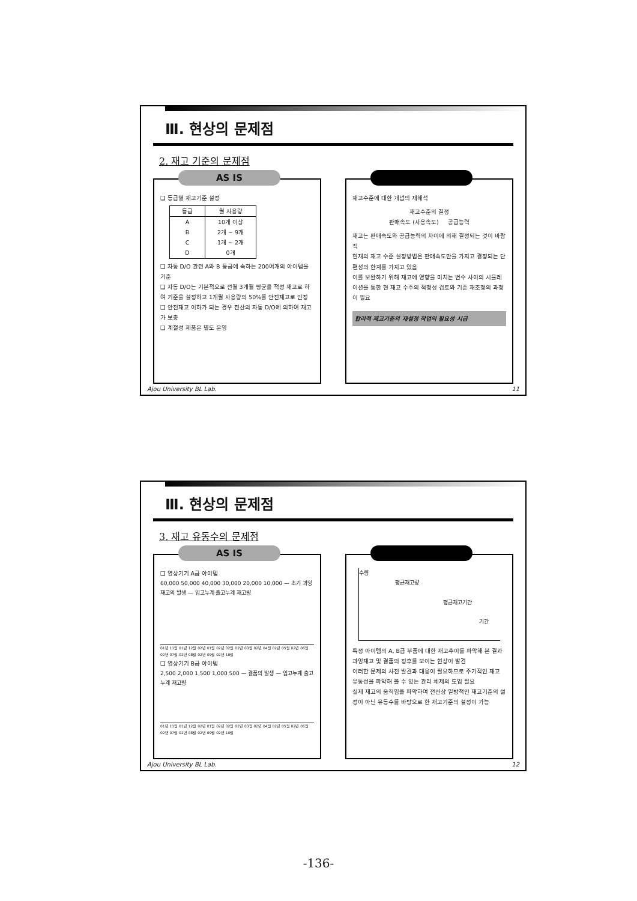Ⅲ. 현상의 문제점
2. 재고 기준의 문제점
AS IS
❑ 등급별 재고기준 설정
| 등급 | 월 사용량 |
| --- | --- |
| A B C D | 10개 이상 2개 ~ 9개 1개 ~ 2개 0개 |
❑ 자동 D/O 관련 A와 B 등급에 속하는 200여개의 아이템을 기준
❑ 자동 D/O는 기본적으로 전월 3개월 평균을 적정 재고로 하여 기준을 설정하고 1개월 사용량의 50%를 안전재고로 인정
❑ 안전재고 이하가 되는 경우 전산의 자동 D/O에 의하여 재고가 보충
❑ 계절성 제품은 별도 운영
재고수준에 대한 개념의 재해석
재고수준의 결정
판매속도 (사용속도) 공급능력
재고는 판매속도와 공급능력의 차이에 의해 결정되는 것이 바람직
현재의 재고 수준 설정방법은 판매속도만을 가지고 결정되는 단편성의 한계를 가지고 있음
이를 보완하기 위해 재고에 영향을 미치는 변수 사이의 시뮬레이션을 통한 현 재고 수주의 적정성 검토와 기준 재조정의 과정이 필요
합리적 재고기준의 재설정 작업의 필요성 시급
Ajou University BL Lab. 11
Ⅲ. 현상의 문제점
3. 재고 유동수의 문제점
AS IS
❑ 영상기기 A급 아이템
60,000 50,000 40,000 30,000 20,000 10,000 — 초기 과잉 재고의 발생 — 입고누계 출고누계 재고량
01년 11월 01년 12월 02년 01월 02년 02월 02년 03월 02년 04월 02년 05월 02년 06월 02년 07월 02년 08월 02년 09월 02년 10월
❑ 영상기기 B급 아이템
2,500 2,000 1,500 1,000 500 — 결품의 발생 — 입고누계 출고누계 재고량
01년 11월 01년 12월 02년 01월 02년 02월 02년 03월 02년 04월 02년 05월 02년 06월 02년 07월 02년 08월 02년 09월 02년 10월
수량
평균재고량
평균재고기간
기간
특정 아이템의 A, B급 부품에 대한 재고추이를 파악해 본 결과 과잉재고 및 결품의 징후를 보이는 현상이 발견
이러한 문제의 사전 발견과 대응이 필요하므로 주기적인 재고 유동성을 파악해 볼 수 있는 관리 체제의 도입 필요
실제 재고의 움직임을 파악하여 전산상 일방적인 재고기준의 설정이 아닌 유동수를 바탕으로 한 재고기준의 설정이 가능
Ajou University BL Lab. 12
-136-